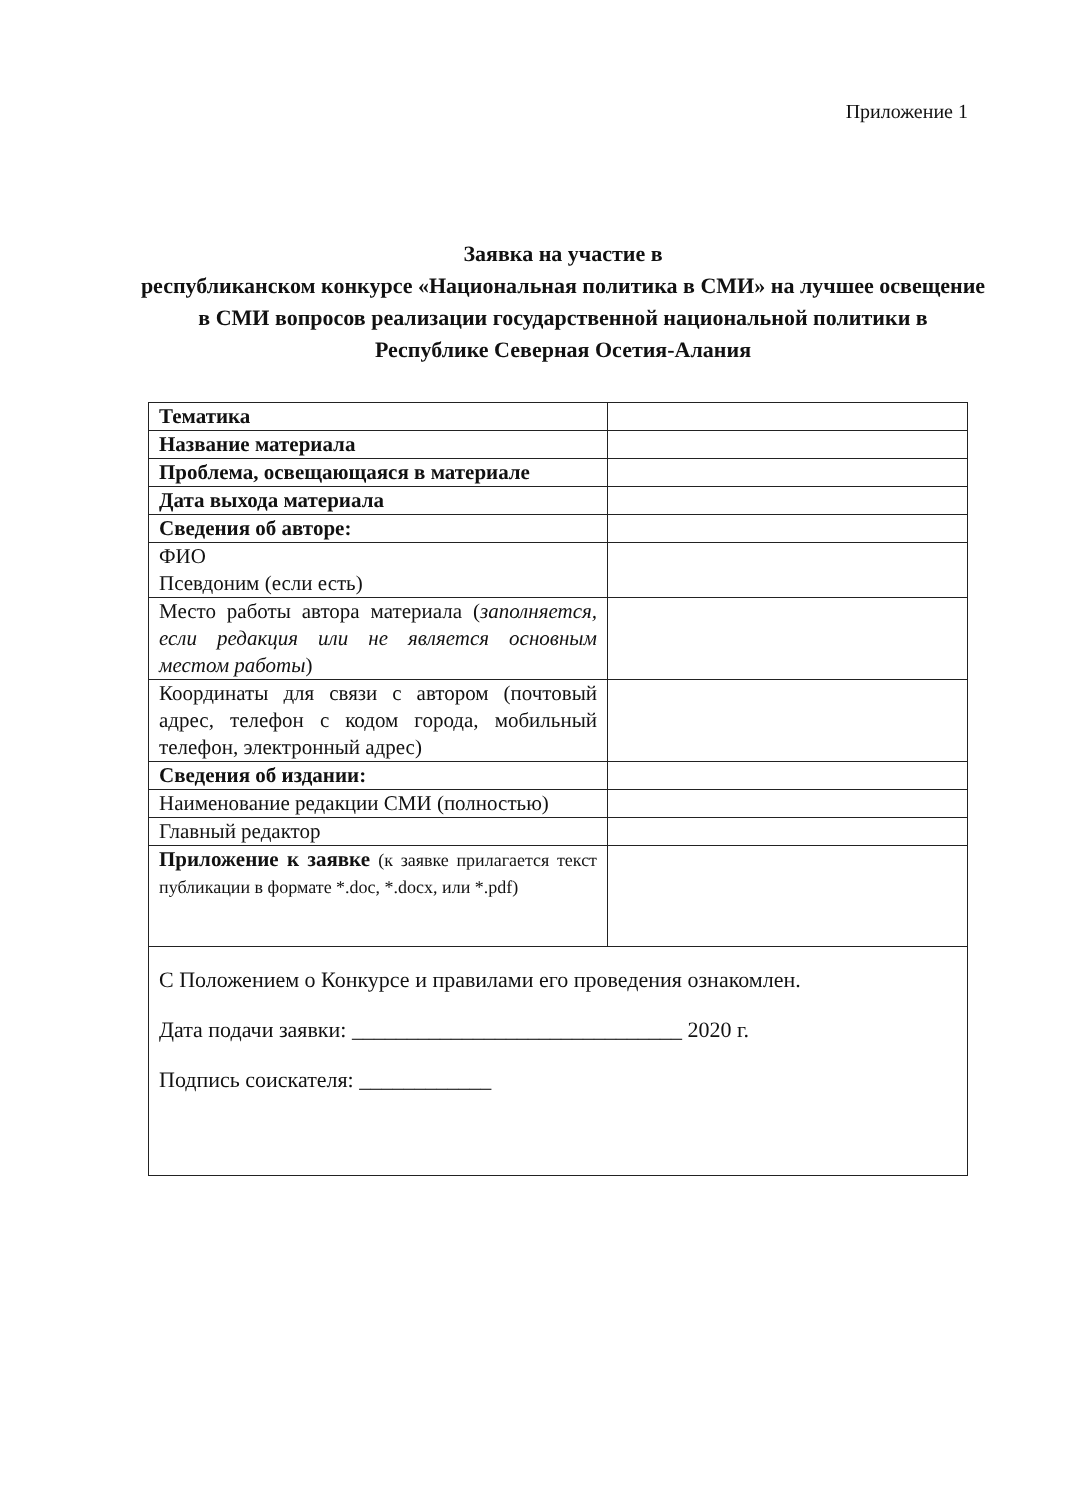Приложение 1
Заявка на участие в
республиканском конкурсе «Национальная политика в СМИ» на лучшее освещение в СМИ вопросов реализации государственной национальной политики в Республике Северная Осетия-Алания
| Тематика | |
| Название материала | |
| Проблема, освещающаяся в материале | |
| Дата выхода материала | |
| Сведения об авторе: | |
| ФИО Псевдоним (если есть) | |
| Место работы автора материала ( заполняется, если редакция или не является основным местом работы ) | |
| Координаты для связи с автором (почтовый адрес, телефон с кодом города, мобильный телефон, электронный адрес) | |
| Сведения об издании: | |
| Наименование редакции СМИ (полностью) | |
| Главный редактор | |
| Приложение к заявке (к заявке прилагается текст публикации в формате *.doc, *.docx, или *.pdf) | |
| С Положением о Конкурсе и правилами его проведения ознакомлен. Дата подачи заявки: ______________________________ 2020 г. Подпись соискателя: ____________ | |